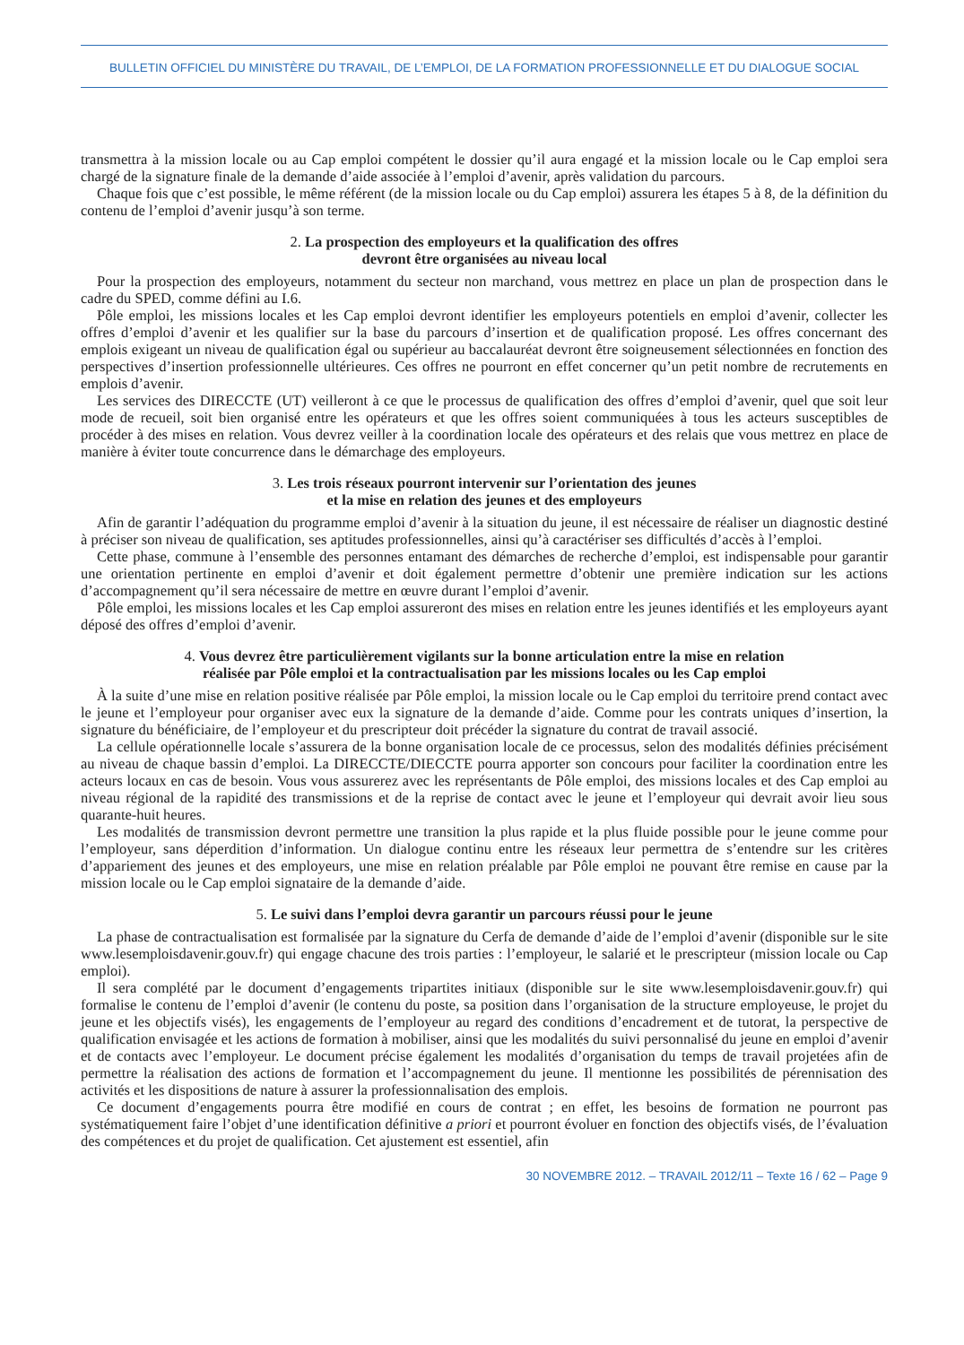BULLETIN OFFICIEL DU MINISTÈRE DU TRAVAIL, DE L’EMPLOI, DE LA FORMATION PROFESSIONNELLE ET DU DIALOGUE SOCIAL
transmettra à la mission locale ou au Cap emploi compétent le dossier qu’il aura engagé et la mission locale ou le Cap emploi sera chargé de la signature finale de la demande d’aide associée à l’emploi d’avenir, après validation du parcours.
Chaque fois que c’est possible, le même référent (de la mission locale ou du Cap emploi) assurera les étapes 5 à 8, de la définition du contenu de l’emploi d’avenir jusqu’à son terme.
2. La prospection des employeurs et la qualification des offres
devront être organisées au niveau local
Pour la prospection des employeurs, notamment du secteur non marchand, vous mettrez en place un plan de prospection dans le cadre du SPED, comme défini au I.6.
Pôle emploi, les missions locales et les Cap emploi devront identifier les employeurs potentiels en emploi d’avenir, collecter les offres d’emploi d’avenir et les qualifier sur la base du parcours d’insertion et de qualification proposé. Les offres concernant des emplois exigeant un niveau de qualification égal ou supérieur au baccalauréat devront être soigneusement sélectionnées en fonction des perspectives d’insertion professionnelle ultérieures. Ces offres ne pourront en effet concerner qu’un petit nombre de recrutements en emplois d’avenir.
Les services des DIRECCTE (UT) veilleront à ce que le processus de qualification des offres d’emploi d’avenir, quel que soit leur mode de recueil, soit bien organisé entre les opérateurs et que les offres soient communiquées à tous les acteurs susceptibles de procéder à des mises en relation. Vous devrez veiller à la coordination locale des opérateurs et des relais que vous mettrez en place de manière à éviter toute concurrence dans le démarchage des employeurs.
3. Les trois réseaux pourront intervenir sur l’orientation des jeunes
et la mise en relation des jeunes et des employeurs
Afin de garantir l’adéquation du programme emploi d’avenir à la situation du jeune, il est nécessaire de réaliser un diagnostic destiné à préciser son niveau de qualification, ses aptitudes professionnelles, ainsi qu’à caractériser ses difficultés d’accès à l’emploi.
Cette phase, commune à l’ensemble des personnes entamant des démarches de recherche d’emploi, est indispensable pour garantir une orientation pertinente en emploi d’avenir et doit également permettre d’obtenir une première indication sur les actions d’accompagnement qu’il sera nécessaire de mettre en œuvre durant l’emploi d’avenir.
Pôle emploi, les missions locales et les Cap emploi assureront des mises en relation entre les jeunes identifiés et les employeurs ayant déposé des offres d’emploi d’avenir.
4. Vous devrez être particulièrement vigilants sur la bonne articulation entre la mise en relation
réalisée par Pôle emploi et la contractualisation par les missions locales ou les Cap emploi
À la suite d’une mise en relation positive réalisée par Pôle emploi, la mission locale ou le Cap emploi du territoire prend contact avec le jeune et l’employeur pour organiser avec eux la signature de la demande d’aide. Comme pour les contrats uniques d’insertion, la signature du bénéficiaire, de l’employeur et du prescripteur doit précéder la signature du contrat de travail associé.
La cellule opérationnelle locale s’assurera de la bonne organisation locale de ce processus, selon des modalités définies précisément au niveau de chaque bassin d’emploi. La DIRECCTE/DIECCTE pourra apporter son concours pour faciliter la coordination entre les acteurs locaux en cas de besoin. Vous vous assurerez avec les représentants de Pôle emploi, des missions locales et des Cap emploi au niveau régional de la rapidité des transmissions et de la reprise de contact avec le jeune et l’employeur qui devrait avoir lieu sous quarante-huit heures.
Les modalités de transmission devront permettre une transition la plus rapide et la plus fluide possible pour le jeune comme pour l’employeur, sans déperdition d’information. Un dialogue continu entre les réseaux leur permettra de s’entendre sur les critères d’appariement des jeunes et des employeurs, une mise en relation préalable par Pôle emploi ne pouvant être remise en cause par la mission locale ou le Cap emploi signataire de la demande d’aide.
5. Le suivi dans l’emploi devra garantir un parcours réussi pour le jeune
La phase de contractualisation est formalisée par la signature du Cerfa de demande d’aide de l’emploi d’avenir (disponible sur le site www.lesemploisdavenir.gouv.fr) qui engage chacune des trois parties : l’employeur, le salarié et le prescripteur (mission locale ou Cap emploi).
Il sera complété par le document d’engagements tripartites initiaux (disponible sur le site www.lesemploisdavenir.gouv.fr) qui formalise le contenu de l’emploi d’avenir (le contenu du poste, sa position dans l’organisation de la structure employeuse, le projet du jeune et les objectifs visés), les engagements de l’employeur au regard des conditions d’encadrement et de tutorat, la perspective de qualification envisagée et les actions de formation à mobiliser, ainsi que les modalités du suivi personnalisé du jeune en emploi d’avenir et de contacts avec l’employeur. Le document précise également les modalités d’organisation du temps de travail projetées afin de permettre la réalisation des actions de formation et l’accompagnement du jeune. Il mentionne les possibilités de pérennisation des activités et les dispositions de nature à assurer la professionnalisation des emplois.
Ce document d’engagements pourra être modifié en cours de contrat ; en effet, les besoins de formation ne pourront pas systématiquement faire l’objet d’une identification définitive a priori et pourront évoluer en fonction des objectifs visés, de l’évaluation des compétences et du projet de qualification. Cet ajustement est essentiel, afin
30 NOVEMBRE 2012. – TRAVAIL 2012/11 – Texte 16 / 62 – Page 9